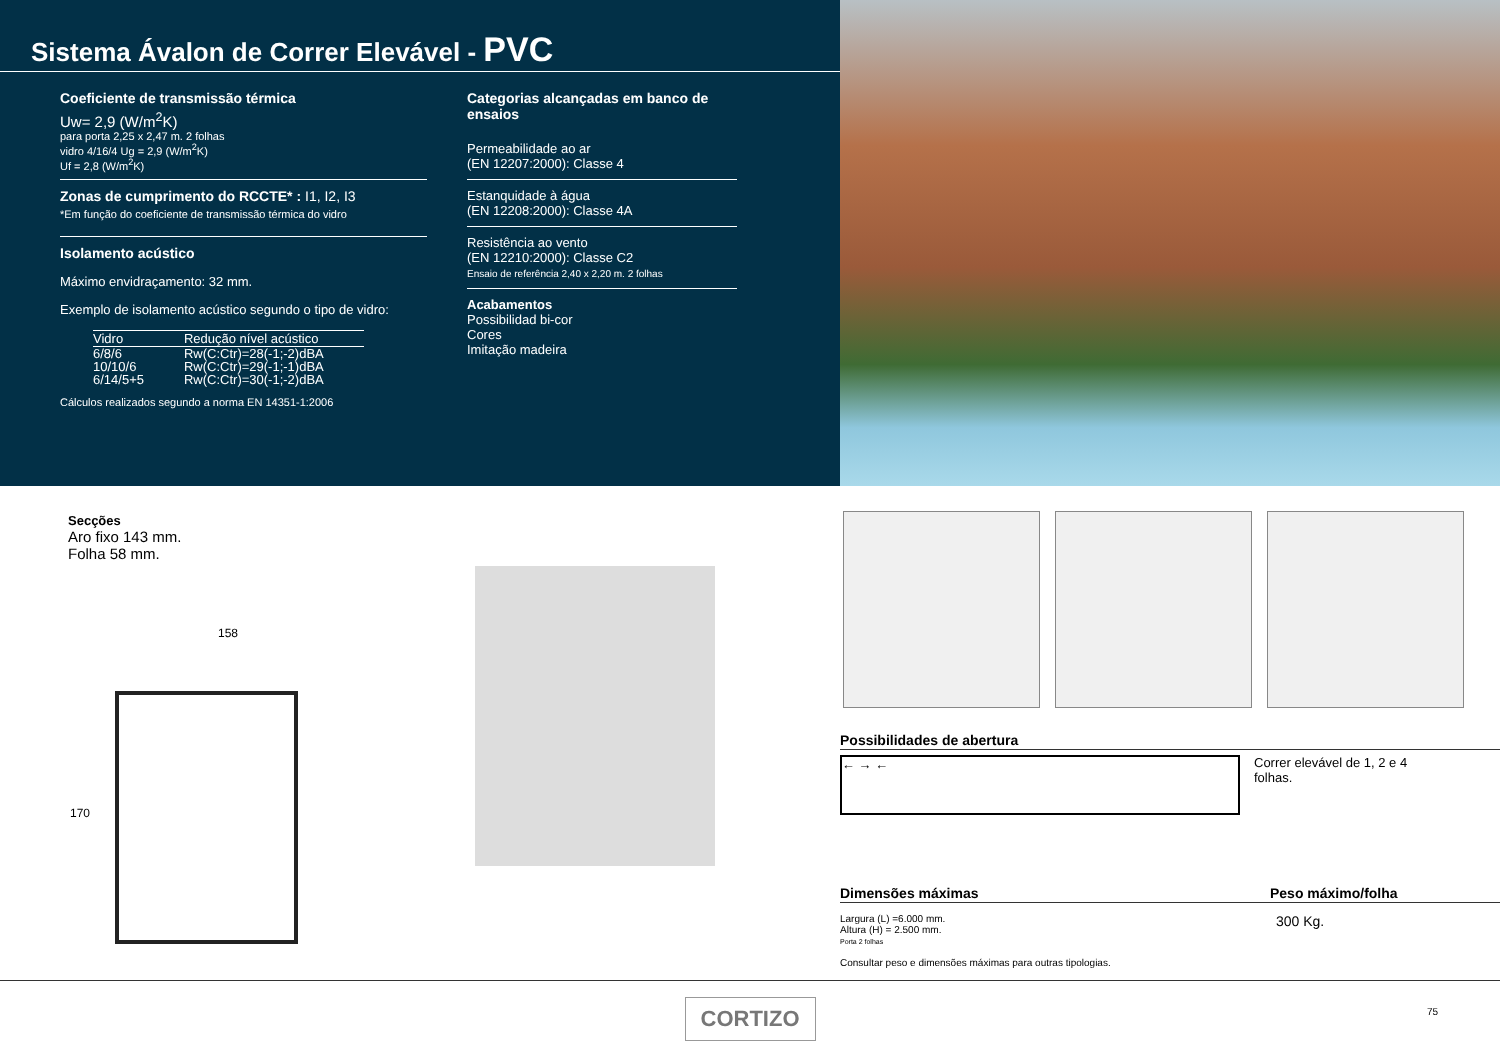Sistema Ávalon de Correr Elevável - PVC
Coeficiente de transmissão térmica
Uw= 2,9 (W/m<sup>2</sup>K)
para porta 2,25 x 2,47 m. 2 folhas
vidro 4/16/4 Ug = 2,9 (W/m<sup>2</sup>K)
Uf = 2,8 (W/m<sup>2</sup>K)
Zonas de cumprimento do RCCTE* : I1, I2, I3
*Em função do coeficiente de transmissão térmica do vidro
Isolamento acústico
Máximo envidraçamento: 32 mm.
Exemplo de isolamento acústico segundo o tipo de vidro:
| Vidro | Redução nível acústico |
| --- | --- |
| 6/8/6 | Rw(C:Ctr)=28(-1;-2)dBA |
| 10/10/6 | Rw(C:Ctr)=29(-1;-1)dBA |
| 6/14/5+5 | Rw(C:Ctr)=30(-1;-2)dBA |
Cálculos realizados segundo a norma EN 14351-1:2006
Categorias alcançadas em banco de ensaios
Permeabilidade ao ar
(EN 12207:2000): Classe 4
Estanquidade à água
(EN 12208:2000): Classe 4A
Resistência ao vento
(EN 12210:2000): Classe C2
Ensaio de referência 2,40 x 2,20 m. 2 folhas
Acabamentos
Possibilidad bi-cor
Cores
Imitação madeira
Secções
Aro fixo 143 mm.
Folha 58 mm.
158
170
Possibilidades de abertura
← → ←
Correr elevável de 1, 2 e 4 folhas.
Dimensões máximas Peso máximo/folha
Largura (L) =6.000 mm.
Altura (H) = 2.500 mm.
Porta 2 folhas
Consultar peso e dimensões máximas para outras tipologias.
300 Kg.
CORTIZO
75